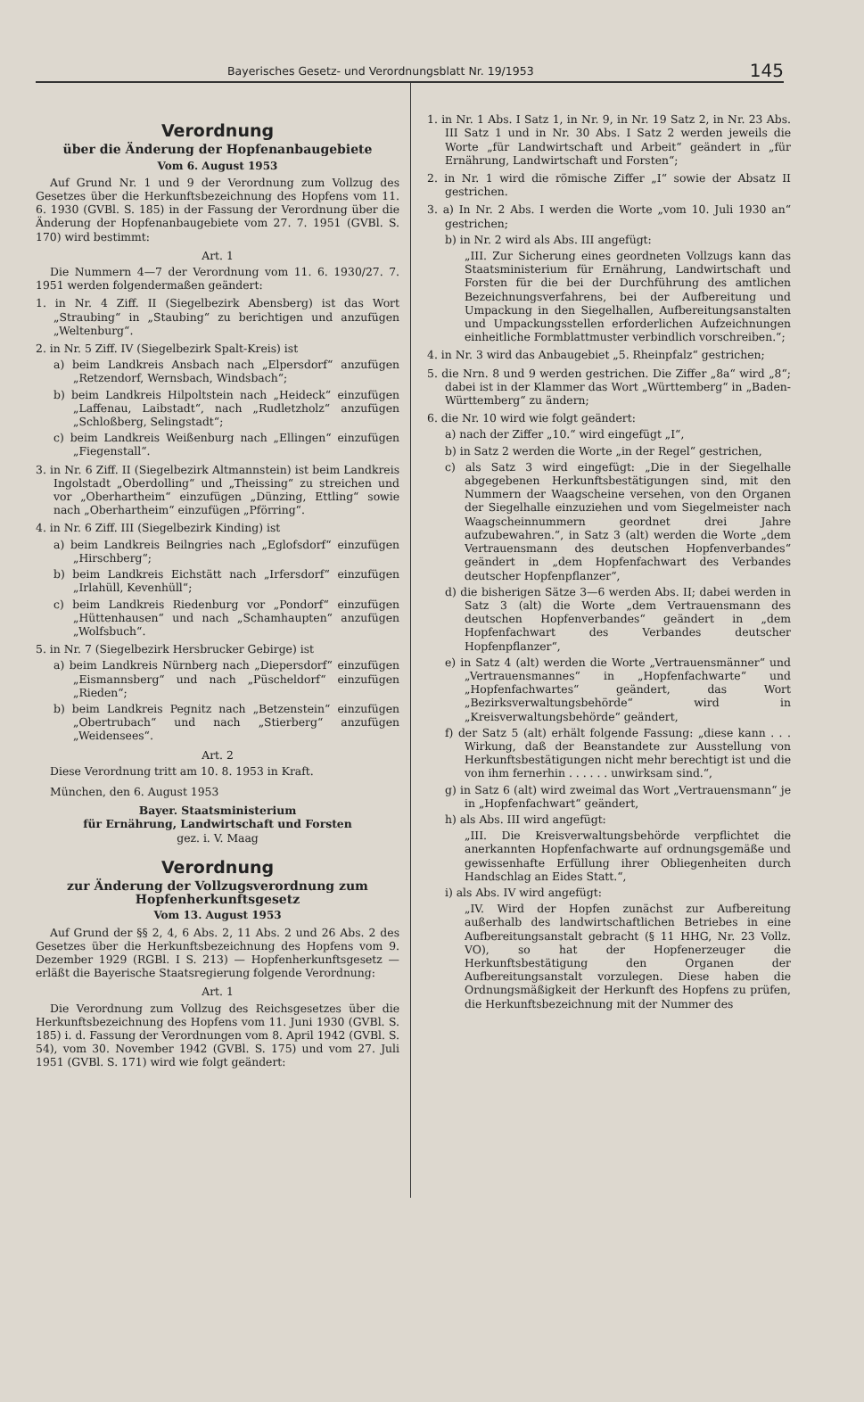Bayerisches Gesetz- und Verordnungsblatt Nr. 19/1953 145
Verordnung
über die Änderung der Hopfenanbaugebiete
Vom 6. August 1953
Auf Grund Nr. 1 und 9 der Verordnung zum Vollzug des Gesetzes über die Herkunftsbezeichnung des Hopfens vom 11. 6. 1930 (GVBl. S. 185) in der Fassung der Verordnung über die Änderung der Hopfenanbaugebiete vom 27. 7. 1951 (GVBl. S. 170) wird bestimmt:
Art. 1
Die Nummern 4—7 der Verordnung vom 11. 6. 1930/27. 7. 1951 werden folgendermaßen geändert:
1. in Nr. 4 Ziff. II (Siegelbezirk Abensberg) ist das Wort „Straubing“ in „Staubing“ zu berichtigen und anzufügen „Weltenburg“.
2. in Nr. 5 Ziff. IV (Siegelbezirk Spalt-Kreis) ist
a) beim Landkreis Ansbach nach „Elpersdorf“ anzufügen „Retzendorf, Wernsbach, Windsbach“;
b) beim Landkreis Hilpoltstein nach „Heideck“ einzufügen „Laffenau, Laibstadt“, nach „Rudletzholz“ anzufügen „Schloßberg, Selingstadt“;
c) beim Landkreis Weißenburg nach „Ellingen“ einzufügen „Fiegenstall“.
3. in Nr. 6 Ziff. II (Siegelbezirk Altmannstein) ist beim Landkreis Ingolstadt „Oberdolling“ und „Theissing“ zu streichen und vor „Oberhartheim“ einzufügen „Dünzing, Ettling“ sowie nach „Oberhartheim“ einzufügen „Pförring“.
4. in Nr. 6 Ziff. III (Siegelbezirk Kinding) ist
a) beim Landkreis Beilngries nach „Eglofsdorf“ einzufügen „Hirschberg“;
b) beim Landkreis Eichstätt nach „Irfersdorf“ einzufügen „Irlahüll, Kevenhüll“;
c) beim Landkreis Riedenburg vor „Pondorf“ einzufügen „Hüttenhausen“ und nach „Schamhaupten“ anzufügen „Wolfsbuch“.
5. in Nr. 7 (Siegelbezirk Hersbrucker Gebirge) ist
a) beim Landkreis Nürnberg nach „Diepersdorf“ einzufügen „Eismannsberg“ und nach „Püscheldorf“ einzufügen „Rieden“;
b) beim Landkreis Pegnitz nach „Betzenstein“ einzufügen „Obertrubach“ und nach „Stierberg“ anzufügen „Weidensees“.
Art. 2
Diese Verordnung tritt am 10. 8. 1953 in Kraft.
München, den 6. August 1953
Bayer. Staatsministerium
für Ernährung, Landwirtschaft und Forsten
gez. i. V. Maag
Verordnung
zur Änderung der Vollzugsverordnung zum Hopfenherkunftsgesetz
Vom 13. August 1953
Auf Grund der §§ 2, 4, 6 Abs. 2, 11 Abs. 2 und 26 Abs. 2 des Gesetzes über die Herkunftsbezeichnung des Hopfens vom 9. Dezember 1929 (RGBl. I S. 213) — Hopfenherkunftsgesetz — erläßt die Bayerische Staatsregierung folgende Verordnung:
Art. 1
Die Verordnung zum Vollzug des Reichsgesetzes über die Herkunftsbezeichnung des Hopfens vom 11. Juni 1930 (GVBl. S. 185) i. d. Fassung der Verordnungen vom 8. April 1942 (GVBl. S. 54), vom 30. November 1942 (GVBl. S. 175) und vom 27. Juli 1951 (GVBl. S. 171) wird wie folgt geändert:
1. in Nr. 1 Abs. I Satz 1, in Nr. 9, in Nr. 19 Satz 2, in Nr. 23 Abs. III Satz 1 und in Nr. 30 Abs. I Satz 2 werden jeweils die Worte „für Landwirtschaft und Arbeit“ geändert in „für Ernährung, Landwirtschaft und Forsten“;
2. in Nr. 1 wird die römische Ziffer „I“ sowie der Absatz II gestrichen.
3. a) In Nr. 2 Abs. I werden die Worte „vom 10. Juli 1930 an“ gestrichen;
b) in Nr. 2 wird als Abs. III angefügt:
„III. Zur Sicherung eines geordneten Vollzugs kann das Staatsministerium für Ernährung, Landwirtschaft und Forsten für die bei der Durchführung des amtlichen Bezeichnungsverfahrens, bei der Aufbereitung und Umpackung in den Siegelhallen, Aufbereitungsanstalten und Umpackungsstellen erforderlichen Aufzeichnungen einheitliche Formblattmuster verbindlich vorschreiben.“;
4. in Nr. 3 wird das Anbaugebiet „5. Rheinpfalz“ gestrichen;
5. die Nrn. 8 und 9 werden gestrichen. Die Ziffer „8a“ wird „8“; dabei ist in der Klammer das Wort „Württemberg“ in „Baden-Württemberg“ zu ändern;
6. die Nr. 10 wird wie folgt geändert:
a) nach der Ziffer „10.“ wird eingefügt „I“,
b) in Satz 2 werden die Worte „in der Regel“ gestrichen,
c) als Satz 3 wird eingefügt: „Die in der Siegelhalle abgegebenen Herkunftsbestätigungen sind, mit den Nummern der Waagscheine versehen, von den Organen der Siegelhalle einzuziehen und vom Siegelmeister nach Waagscheinnummern geordnet drei Jahre aufzubewahren.“, in Satz 3 (alt) werden die Worte „dem Vertrauensmann des deutschen Hopfenverbandes“ geändert in „dem Hopfenfachwart des Verbandes deutscher Hopfenpflanzer“,
d) die bisherigen Sätze 3—6 werden Abs. II; dabei werden in Satz 3 (alt) die Worte „dem Vertrauensmann des deutschen Hopfenverbandes“ geändert in „dem Hopfenfachwart des Verbandes deutscher Hopfenpflanzer“,
e) in Satz 4 (alt) werden die Worte „Vertrauensmänner“ und „Vertrauensmannes“ in „Hopfenfachwarte“ und „Hopfenfachwartes“ geändert, das Wort „Bezirksverwaltungsbehörde“ wird in „Kreisverwaltungsbehörde“ geändert,
f) der Satz 5 (alt) erhält folgende Fassung: „diese kann . . . Wirkung, daß der Beanstandete zur Ausstellung von Herkunftsbestätigungen nicht mehr berechtigt ist und die von ihm fernerhin . . . . . . unwirksam sind.“,
g) in Satz 6 (alt) wird zweimal das Wort „Vertrauensmann“ je in „Hopfenfachwart“ geändert,
h) als Abs. III wird angefügt:
„III. Die Kreisverwaltungsbehörde verpflichtet die anerkannten Hopfenfachwarte auf ordnungsgemäße und gewissenhafte Erfüllung ihrer Obliegenheiten durch Handschlag an Eides Statt.“,
i) als Abs. IV wird angefügt:
„IV. Wird der Hopfen zunächst zur Aufbereitung außerhalb des landwirtschaftlichen Betriebes in eine Aufbereitungsanstalt gebracht (§ 11 HHG, Nr. 23 Vollz. VO), so hat der Hopfenerzeuger die Herkunftsbestätigung den Organen der Aufbereitungsanstalt vorzulegen. Diese haben die Ordnungsmäßigkeit der Herkunft des Hopfens zu prüfen, die Herkunftsbezeichnung mit der Nummer des